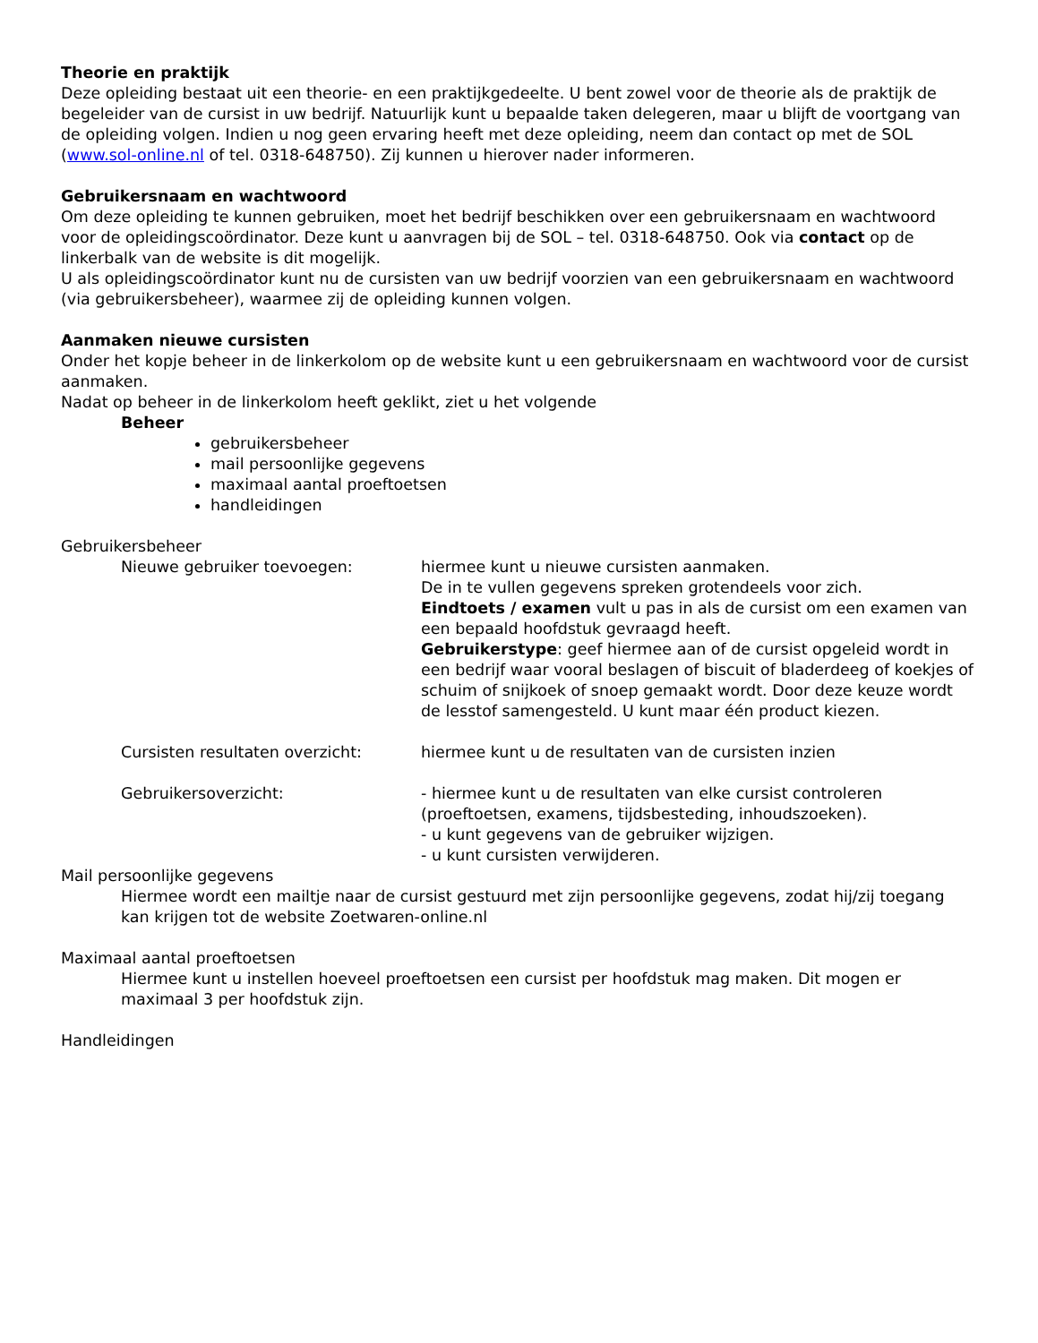Theorie en praktijk
Deze opleiding bestaat uit een theorie- en een praktijkgedeelte. U bent zowel voor de theorie als de praktijk de begeleider van de cursist in uw bedrijf. Natuurlijk kunt u bepaalde taken delegeren, maar u blijft de voortgang van de opleiding volgen. Indien u nog geen ervaring heeft met deze opleiding, neem dan contact op met de SOL (www.sol-online.nl of tel. 0318-648750). Zij kunnen u hierover nader informeren.
Gebruikersnaam en wachtwoord
Om deze opleiding te kunnen gebruiken, moet het bedrijf beschikken over een gebruikersnaam en wachtwoord voor de opleidingscoördinator. Deze kunt u aanvragen bij de SOL – tel. 0318-648750. Ook via contact op de linkerbalk van de website is dit mogelijk.
U als opleidingscoördinator kunt nu de cursisten van uw bedrijf voorzien van een gebruikersnaam en wachtwoord (via gebruikersbeheer), waarmee zij de opleiding kunnen volgen.
Aanmaken nieuwe cursisten
Onder het kopje beheer in de linkerkolom op de website kunt u een gebruikersnaam en wachtwoord voor de cursist aanmaken.
Nadat op beheer in de linkerkolom heeft geklikt, ziet u het volgende
Beheer
gebruikersbeheer
mail persoonlijke gegevens
maximaal aantal proeftoetsen
handleidingen
Gebruikersbeheer
Nieuwe gebruiker toevoegen: hiermee kunt u nieuwe cursisten aanmaken.
De in te vullen gegevens spreken grotendeels voor zich.
Eindtoets / examen vult u pas in als de cursist om een examen van een bepaald hoofdstuk gevraagd heeft.
Gebruikerstype: geef hiermee aan of de cursist opgeleid wordt in een bedrijf waar vooral beslagen of biscuit of bladerdeeg of koekjes of schuim of snijkoek of snoep gemaakt wordt. Door deze keuze wordt de lesstof samengesteld. U kunt maar één product kiezen.
Cursisten resultaten overzicht: hiermee kunt u de resultaten van de cursisten inzien
Gebruikersoverzicht: - hiermee kunt u de resultaten van elke cursist controleren (proeftoetsen, examens, tijdsbesteding, inhoudszoeken).
- u kunt gegevens van de gebruiker wijzigen.
- u kunt cursisten verwijderen.
Mail persoonlijke gegevens
Hiermee wordt een mailtje naar de cursist gestuurd met zijn persoonlijke gegevens, zodat hij/zij toegang kan krijgen tot de website Zoetwaren-online.nl
Maximaal aantal proeftoetsen
Hiermee kunt u instellen hoeveel proeftoetsen een cursist per hoofdstuk mag maken. Dit mogen er maximaal 3 per hoofdstuk zijn.
Handleidingen